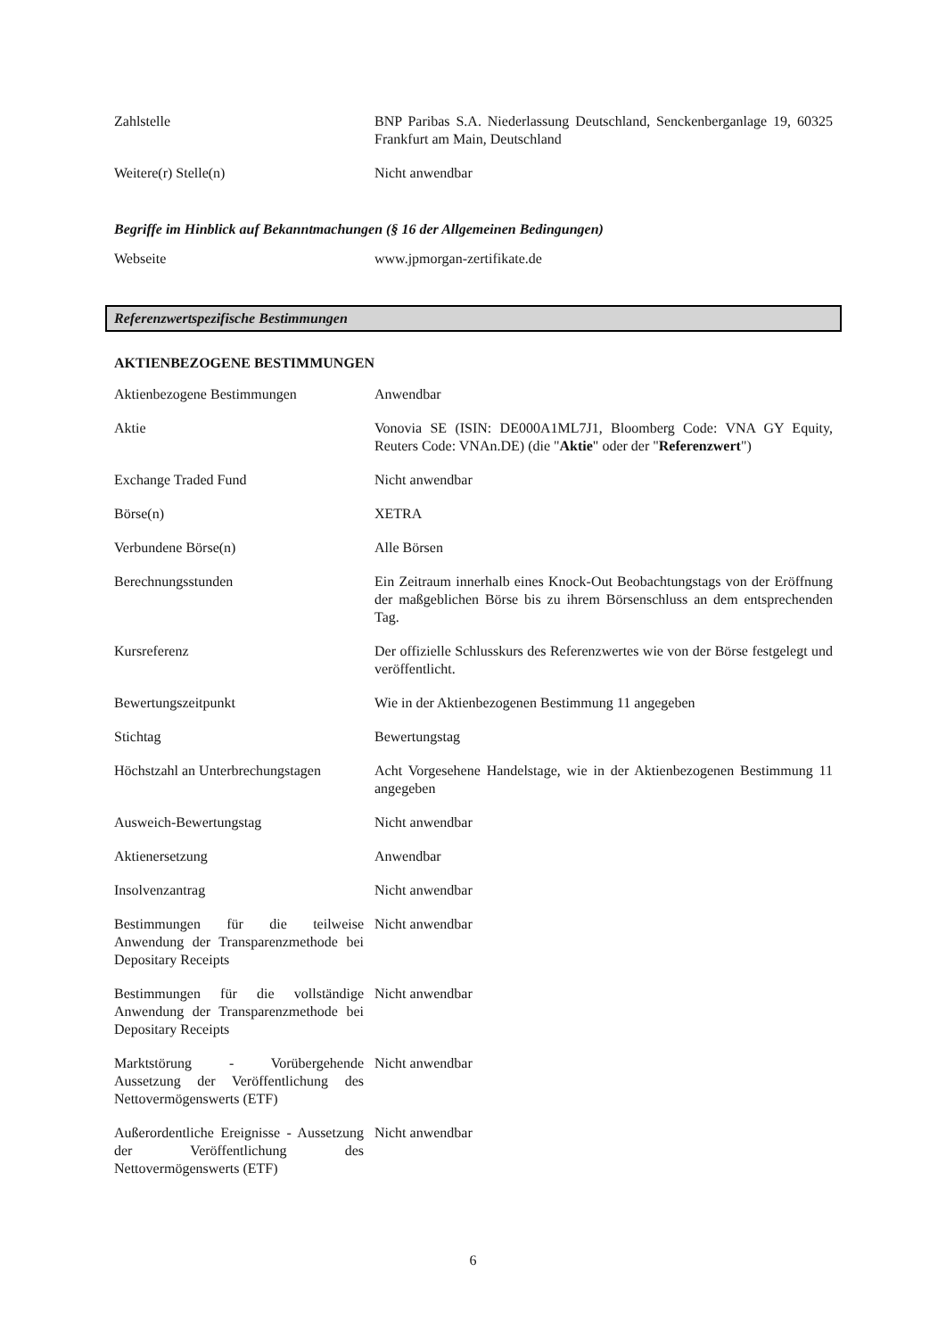| Zahlstelle | BNP Paribas S.A. Niederlassung Deutschland, Senckenberganlage 19, 60325 Frankfurt am Main, Deutschland |
| Weitere(r) Stelle(n) | Nicht anwendbar |
Begriffe im Hinblick auf Bekanntmachungen (§ 16 der Allgemeinen Bedingungen)
| Webseite | www.jpmorgan-zertifikate.de |
Referenzwertspezifische Bestimmungen
AKTIENBEZOGENE BESTIMMUNGEN
| Aktienbezogene Bestimmungen | Anwendbar |
| Aktie | Vonovia SE (ISIN: DE000A1ML7J1, Bloomberg Code: VNA GY Equity, Reuters Code: VNAn.DE) (die " Aktie " oder der " Referenzwert ") |
| Exchange Traded Fund | Nicht anwendbar |
| Börse(n) | XETRA |
| Verbundene Börse(n) | Alle Börsen |
| Berechnungsstunden | Ein Zeitraum innerhalb eines Knock-Out Beobachtungstags von der Eröffnung der maßgeblichen Börse bis zu ihrem Börsenschluss an dem entsprechenden Tag. |
| Kursreferenz | Der offizielle Schlusskurs des Referenzwertes wie von der Börse festgelegt und veröffentlicht. |
| Bewertungszeitpunkt | Wie in der Aktienbezogenen Bestimmung 11 angegeben |
| Stichtag | Bewertungstag |
| Höchstzahl an Unterbrechungstagen | Acht Vorgesehene Handelstage, wie in der Aktienbezogenen Bestimmung 11 angegeben |
| Ausweich-Bewertungstag | Nicht anwendbar |
| Aktienersetzung | Anwendbar |
| Insolvenzantrag | Nicht anwendbar |
| Bestimmungen für die teilweise Anwendung der Transparenzmethode bei Depositary Receipts | Nicht anwendbar |
| Bestimmungen für die vollständige Anwendung der Transparenzmethode bei Depositary Receipts | Nicht anwendbar |
| Marktstörung - Vorübergehende Aussetzung der Veröffentlichung des Nettovermögenswerts (ETF) | Nicht anwendbar |
| Außerordentliche Ereignisse - Aussetzung der Veröffentlichung des Nettovermögenswerts (ETF) | Nicht anwendbar |
6